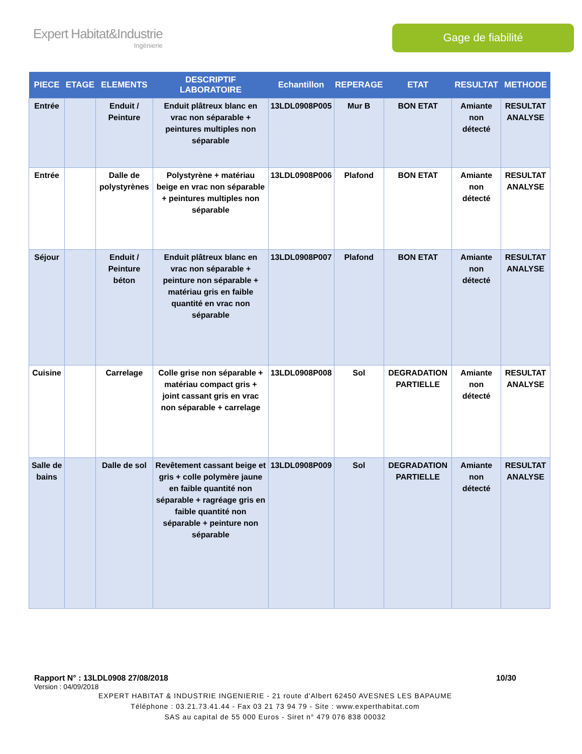Expert Habitat&Industrie
Ingénierie
Gage de fiabilité
| PIECE | ETAGE | ELEMENTS | DESCRIPTIF LABORATOIRE | Echantillon | REPERAGE | ETAT | RESULTAT | METHODE |
| --- | --- | --- | --- | --- | --- | --- | --- | --- |
| Entrée | | Enduit / Peinture | Enduit plâtreux blanc en vrac non séparable + peintures multiples non séparable | 13LDL0908P005 | Mur B | BON ETAT | Amiante non détecté | RESULTAT ANALYSE |
| Entrée | | Dalle de polystyrènes | Polystyrène + matériau beige en vrac non séparable + peintures multiples non séparable | 13LDL0908P006 | Plafond | BON ETAT | Amiante non détecté | RESULTAT ANALYSE |
| Séjour | | Enduit / Peinture béton | Enduit plâtreux blanc en vrac non séparable + peinture non séparable + matériau gris en faible quantité en vrac non séparable | 13LDL0908P007 | Plafond | BON ETAT | Amiante non détecté | RESULTAT ANALYSE |
| Cuisine | | Carrelage | Colle grise non séparable + matériau compact gris + joint cassant gris en vrac non séparable + carrelage | 13LDL0908P008 | Sol | DEGRADATION PARTIELLE | Amiante non détecté | RESULTAT ANALYSE |
| Salle de bains | | Dalle de sol | Revêtement cassant beige et gris + colle polymère jaune en faible quantité non séparable + ragréage gris en faible quantité non séparable + peinture non séparable | 13LDL0908P009 | Sol | DEGRADATION PARTIELLE | Amiante non détecté | RESULTAT ANALYSE |
Rapport N° : 13LDL0908 27/08/2018 10/30
Version : 04/09/2018
EXPERT HABITAT & INDUSTRIE INGENIERIE - 21 route d'Albert 62450 AVESNES LES BAPAUME
Téléphone : 03.21.73.41.44 - Fax 03 21 73 94 79 - Site : www.experthabitat.com
SAS au capital de 55 000 Euros - Siret n° 479 076 838 00032